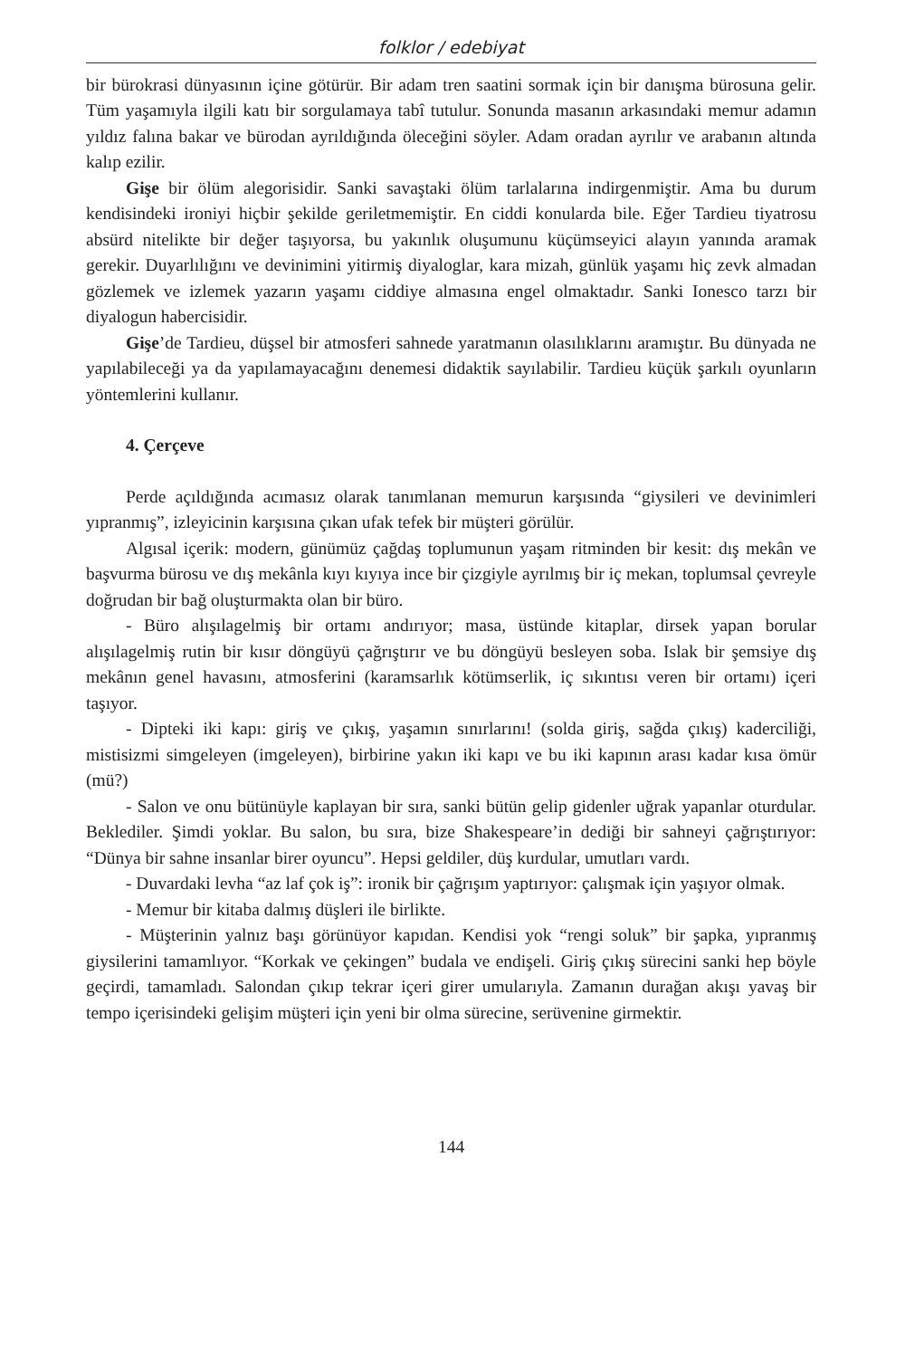folklor / edebiyat
bir bürokrasi dünyasının içine götürür. Bir adam tren saatini sormak için bir danışma bürosuna gelir. Tüm yaşamıyla ilgili katı bir sorgulamaya tabî tutulur. Sonunda masanın arkasındaki memur adamın yıldız falına bakar ve bürodan ayrıldığında öleceğini söyler. Adam oradan ayrılır ve arabanın altında kalıp ezilir.
Gişe bir ölüm alegorisidir. Sanki savaştaki ölüm tarlalarına indirgenmiştir. Ama bu durum kendisindeki ironiyi hiçbir şekilde geriletmemiştir. En ciddi konularda bile. Eğer Tardieu tiyatrosu absürd nitelikte bir değer taşıyorsa, bu yakınlık oluşumunu küçümseyici alayın yanında aramak gerekir. Duyarlılığını ve devinimini yitirmiş diyaloglar, kara mizah, günlük yaşamı hiç zevk almadan gözlemek ve izlemek yazarın yaşamı ciddiye almasına engel olmaktadır. Sanki Ionesco tarzı bir diyalogun habercisidir.
Gişe’de Tardieu, düşsel bir atmosferi sahnede yaratmanın olasılıklarını aramıştır. Bu dünyada ne yapılabileceği ya da yapılamayacağını denemesi didaktik sayılabilir. Tardieu küçük şarkılı oyunların yöntemlerini kullanır.
4. Çerçeve
Perde açıldığında acımasız olarak tanımlanan memurun karşısında “giysileri ve devinimleri yıpranmış”, izleyicinin karşısına çıkan ufak tefek bir müşteri görülür.
Algısal içerik: modern, günümüz çağdaş toplumunun yaşam ritminden bir kesit: dış mekân ve başvurma bürosu ve dış mekânla kıyı kıyıya ince bir çizgiyle ayrılmış bir iç mekan, toplumsal çevreyle doğrudan bir bağ oluşturmakta olan bir büro.
- Büro alışılagelmiş bir ortamı andırıyor; masa, üstünde kitaplar, dirsek yapan borular alışılagelmiş rutin bir kısır döngüyü çağrıştırır ve bu döngüyü besleyen soba. Islak bir şemsiye dış mekânın genel havasını, atmosferini (karamsarlık kötümserlik, iç sıkıntısı veren bir ortamı) içeri taşıyor.
- Dipteki iki kapı: giriş ve çıkış, yaşamın sınırlarını! (solda giriş, sağda çıkış) kaderciliği, mistisizmi simgeleyen (imgeleyen), birbirine yakın iki kapı ve bu iki kapının arası kadar kısa ömür (mü?)
- Salon ve onu bütünüyle kaplayan bir sıra, sanki bütün gelip gidenler uğrak yapanlar oturdular. Beklediler. Şimdi yoklar. Bu salon, bu sıra, bize Shakespeare’in dediği bir sahneyi çağrıştırıyor: “Dünya bir sahne insanlar birer oyuncu”. Hepsi geldiler, düş kurdular, umutları vardı.
- Duvardaki levha “az laf çok iş”: ironik bir çağrışım yaptırıyor: çalışmak için yaşıyor olmak.
- Memur bir kitaba dalmış düşleri ile birlikte.
- Müşterinin yalnız başı görünüyor kapıdan. Kendisi yok “rengi soluk” bir şapka, yıpranmış giysilerini tamamlıyor. “Korkak ve çekingen” budala ve endişeli. Giriş çıkış sürecini sanki hep böyle geçirdi, tamamladı. Salondan çıkıp tekrar içeri girer umularıyla. Zamanın durağan akışı yavaş bir tempo içerisindeki gelişim müşteri için yeni bir olma sürecine, serüvenine girmektir.
144